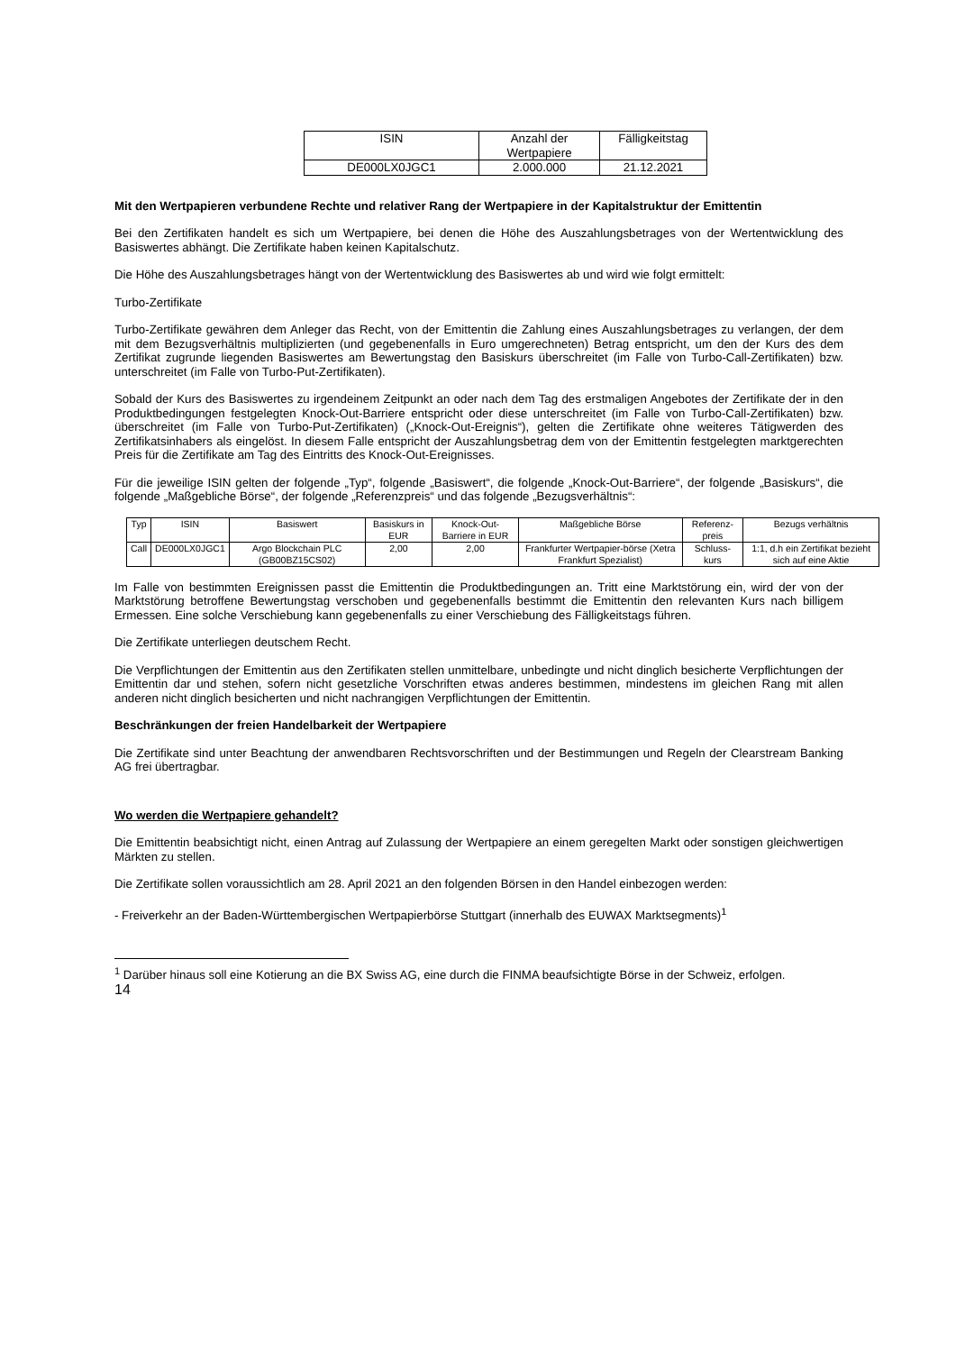| ISIN | Anzahl der Wertpapiere | Fälligkeitstag |
| DE000LX0JGC1 | 2.000.000 | 21.12.2021 |
Mit den Wertpapieren verbundene Rechte und relativer Rang der Wertpapiere in der Kapitalstruktur der Emittentin
Bei den Zertifikaten handelt es sich um Wertpapiere, bei denen die Höhe des Auszahlungsbetrages von der Wertentwicklung des Basiswertes abhängt. Die Zertifikate haben keinen Kapitalschutz.
Die Höhe des Auszahlungsbetrages hängt von der Wertentwicklung des Basiswertes ab und wird wie folgt ermittelt:
Turbo-Zertifikate
Turbo-Zertifikate gewähren dem Anleger das Recht, von der Emittentin die Zahlung eines Auszahlungsbetrages zu verlangen, der dem mit dem Bezugsverhältnis multiplizierten (und gegebenenfalls in Euro umgerechneten) Betrag entspricht, um den der Kurs des dem Zertifikat zugrunde liegenden Basiswertes am Bewertungstag den Basiskurs überschreitet (im Falle von Turbo-Call-Zertifikaten) bzw. unterschreitet (im Falle von Turbo-Put-Zertifikaten).
Sobald der Kurs des Basiswertes zu irgendeinem Zeitpunkt an oder nach dem Tag des erstmaligen Angebotes der Zertifikate der in den Produktbedingungen festgelegten Knock-Out-Barriere entspricht oder diese unterschreitet (im Falle von Turbo-Call-Zertifikaten) bzw. überschreitet (im Falle von Turbo-Put-Zertifikaten) („Knock-Out-Ereignis“), gelten die Zertifikate ohne weiteres Tätigwerden des Zertifikatsinhabers als eingelöst. In diesem Falle entspricht der Auszahlungsbetrag dem von der Emittentin festgelegten marktgerechten Preis für die Zertifikate am Tag des Eintritts des Knock-Out-Ereignisses.
Für die jeweilige ISIN gelten der folgende „Typ“, folgende „Basiswert“, die folgende „Knock-Out-Barriere“, der folgende „Basiskurs“, die folgende „Maßgebliche Börse“, der folgende „Referenzpreis“ und das folgende „Bezugsverhältnis“:
| Typ | ISIN | Basiswert | Basiskurs in EUR | Knock-Out-Barriere in EUR | Maßgebliche Börse | Referenz-preis | Bezugs verhältnis |
| Call | DE000LX0JGC1 | Argo Blockchain PLC (GB00BZ15CS02) | 2,00 | 2,00 | Frankfurter Wertpapier-börse (Xetra Frankfurt Spezialist) | Schluss-kurs | 1:1, d.h ein Zertifikat bezieht sich auf eine Aktie |
Im Falle von bestimmten Ereignissen passt die Emittentin die Produktbedingungen an. Tritt eine Marktstörung ein, wird der von der Marktstörung betroffene Bewertungstag verschoben und gegebenenfalls bestimmt die Emittentin den relevanten Kurs nach billigem Ermessen. Eine solche Verschiebung kann gegebenenfalls zu einer Verschiebung des Fälligkeitstags führen.
Die Zertifikate unterliegen deutschem Recht.
Die Verpflichtungen der Emittentin aus den Zertifikaten stellen unmittelbare, unbedingte und nicht dinglich besicherte Verpflichtungen der Emittentin dar und stehen, sofern nicht gesetzliche Vorschriften etwas anderes bestimmen, mindestens im gleichen Rang mit allen anderen nicht dinglich besicherten und nicht nachrangigen Verpflichtungen der Emittentin.
Beschränkungen der freien Handelbarkeit der Wertpapiere
Die Zertifikate sind unter Beachtung der anwendbaren Rechtsvorschriften und der Bestimmungen und Regeln der Clearstream Banking AG frei übertragbar.
Wo werden die Wertpapiere gehandelt?
Die Emittentin beabsichtigt nicht, einen Antrag auf Zulassung der Wertpapiere an einem geregelten Markt oder sonstigen gleichwertigen Märkten zu stellen.
Die Zertifikate sollen voraussichtlich am 28. April 2021 an den folgenden Börsen in den Handel einbezogen werden:
- Freiverkehr an der Baden-Württembergischen Wertpapierbörse Stuttgart (innerhalb des EUWAX Marktsegments)<sup>1</sup>
<sup>1</sup> Darüber hinaus soll eine Kotierung an die BX Swiss AG, eine durch die FINMA beaufsichtigte Börse in der Schweiz, erfolgen.
14